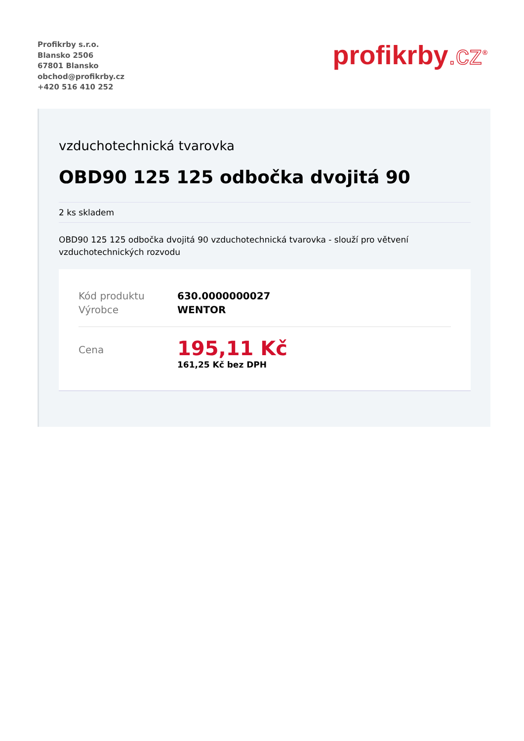Profikrby s.r.o.
Blansko 2506
67801 Blansko
obchod@profikrby.cz
+420 516 410 252
profikrby.cz<sup>®</sup>
vzduchotechnická tvarovka
OBD90 125 125 odbočka dvojitá 90
2 ks skladem
OBD90 125 125 odbočka dvojitá 90 vzduchotechnická tvarovka - slouží pro větvení vzduchotechnických rozvodu
| Kód produktu | 630.0000000027 |
| Výrobce | WENTOR |
| Cena | 195,11 Kč 161,25 Kč bez DPH |